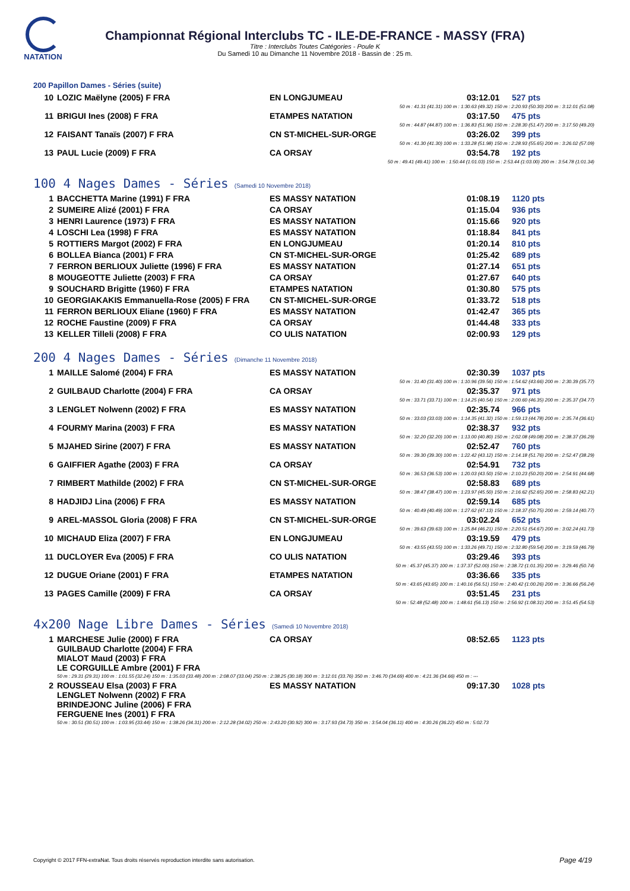NATATION
Championnat Régional Interclubs TC - ILE-DE-FRANCE - MASSY (FRA)
Titre : Interclubs Toutes Catégories - Poule K
Du Samedi 10 au Dimanche 11 Novembre 2018 - Bassin de : 25 m.
200 Papillon Dames - Séries (suite)
| 10 | LOZIC Maëlyne (2005) F FRA | EN LONGJUMEAU | 03:12.01 | 527 pts |
| 50 m : 41.31 (41.31) 100 m : 1:30.63 (49.32) 150 m : 2:20.93 (50.30) 200 m : 3:12.01 (51.08) | | | | |
| 11 | BRIGUI Ines (2008) F FRA | ETAMPES NATATION | 03:17.50 | 475 pts |
| 50 m : 44.87 (44.87) 100 m : 1:36.83 (51.96) 150 m : 2:28.30 (51.47) 200 m : 3:17.50 (49.20) | | | | |
| 12 | FAISANT Tanaïs (2007) F FRA | CN ST-MICHEL-SUR-ORGE | 03:26.02 | 399 pts |
| 50 m : 41.30 (41.30) 100 m : 1:33.28 (51.98) 150 m : 2:28.93 (55.65) 200 m : 3:26.02 (57.09) | | | | |
| 13 | PAUL Lucie (2009) F FRA | CA ORSAY | 03:54.78 | 192 pts |
| 50 m : 49.41 (49.41) 100 m : 1:50.44 (1:01.03) 150 m : 2:53.44 (1:03.00) 200 m : 3:54.78 (1:01.34) | | | | |
100 4 Nages Dames - Séries (Samedi 10 Novembre 2018)
| 1 | BACCHETTA Marine (1991) F FRA | ES MASSY NATATION | 01:08.19 | 1120 pts |
| 2 | SUMEIRE Alizé (2001) F FRA | CA ORSAY | 01:15.04 | 936 pts |
| 3 | HENRI Laurence (1973) F FRA | ES MASSY NATATION | 01:15.66 | 920 pts |
| 4 | LOSCHI Lea (1998) F FRA | ES MASSY NATATION | 01:18.84 | 841 pts |
| 5 | ROTTIERS Margot (2002) F FRA | EN LONGJUMEAU | 01:20.14 | 810 pts |
| 6 | BOLLEA Bianca (2001) F FRA | CN ST-MICHEL-SUR-ORGE | 01:25.42 | 689 pts |
| 7 | FERRON BERLIOUX Juliette (1996) F FRA | ES MASSY NATATION | 01:27.14 | 651 pts |
| 8 | MOUGEOTTE Juliette (2003) F FRA | CA ORSAY | 01:27.67 | 640 pts |
| 9 | SOUCHARD Brigitte (1960) F FRA | ETAMPES NATATION | 01:30.80 | 575 pts |
| 10 | GEORGIAKAKIS Emmanuella-Rose (2005) F FRA | CN ST-MICHEL-SUR-ORGE | 01:33.72 | 518 pts |
| 11 | FERRON BERLIOUX Eliane (1960) F FRA | ES MASSY NATATION | 01:42.47 | 365 pts |
| 12 | ROCHE Faustine (2009) F FRA | CA ORSAY | 01:44.48 | 333 pts |
| 13 | KELLER Tilleli (2008) F FRA | CO ULIS NATATION | 02:00.93 | 129 pts |
200 4 Nages Dames - Séries (Dimanche 11 Novembre 2018)
| 1 | MAILLE Salomé (2004) F FRA | ES MASSY NATATION | 02:30.39 | 1037 pts |
| 50 m : 31.40 (31.40) 100 m : 1:10.96 (39.56) 150 m : 1:54.62 (43.66) 200 m : 2:30.39 (35.77) | | | | |
| 2 | GUILBAUD Charlotte (2004) F FRA | CA ORSAY | 02:35.37 | 971 pts |
| 50 m : 33.71 (33.71) 100 m : 1:14.25 (40.54) 150 m : 2:00.60 (46.35) 200 m : 2:35.37 (34.77) | | | | |
| 3 | LENGLET Nolwenn (2002) F FRA | ES MASSY NATATION | 02:35.74 | 966 pts |
| 50 m : 33.03 (33.03) 100 m : 1:14.35 (41.32) 150 m : 1:59.13 (44.78) 200 m : 2:35.74 (36.61) | | | | |
| 4 | FOURMY Marina (2003) F FRA | ES MASSY NATATION | 02:38.37 | 932 pts |
| 50 m : 32.20 (32.20) 100 m : 1:13.00 (40.80) 150 m : 2:02.08 (49.08) 200 m : 2:38.37 (36.29) | | | | |
| 5 | MJAHED Sirine (2007) F FRA | ES MASSY NATATION | 02:52.47 | 760 pts |
| 50 m : 39.30 (39.30) 100 m : 1:22.42 (43.12) 150 m : 2:14.18 (51.76) 200 m : 2:52.47 (38.29) | | | | |
| 6 | GAIFFIER Agathe (2003) F FRA | CA ORSAY | 02:54.91 | 732 pts |
| 50 m : 36.53 (36.53) 100 m : 1:20.03 (43.50) 150 m : 2:10.23 (50.20) 200 m : 2:54.91 (44.68) | | | | |
| 7 | RIMBERT Mathilde (2002) F FRA | CN ST-MICHEL-SUR-ORGE | 02:58.83 | 689 pts |
| 50 m : 38.47 (38.47) 100 m : 1:23.97 (45.50) 150 m : 2:16.62 (52.65) 200 m : 2:58.83 (42.21) | | | | |
| 8 | HADJIDJ Lina (2006) F FRA | ES MASSY NATATION | 02:59.14 | 685 pts |
| 50 m : 40.49 (40.49) 100 m : 1:27.62 (47.13) 150 m : 2:18.37 (50.75) 200 m : 2:59.14 (40.77) | | | | |
| 9 | AREL-MASSOL Gloria (2008) F FRA | CN ST-MICHEL-SUR-ORGE | 03:02.24 | 652 pts |
| 50 m : 39.63 (39.63) 100 m : 1:25.84 (46.21) 150 m : 2:20.51 (54.67) 200 m : 3:02.24 (41.73) | | | | |
| 10 | MICHAUD Eliza (2007) F FRA | EN LONGJUMEAU | 03:19.59 | 479 pts |
| 50 m : 43.55 (43.55) 100 m : 1:33.26 (49.71) 150 m : 2:32.80 (59.54) 200 m : 3:19.59 (46.79) | | | | |
| 11 | DUCLOYER Eva (2005) F FRA | CO ULIS NATATION | 03:29.46 | 393 pts |
| 50 m : 45.37 (45.37) 100 m : 1:37.37 (52.00) 150 m : 2:38.72 (1:01.35) 200 m : 3:29.46 (50.74) | | | | |
| 12 | DUGUE Oriane (2001) F FRA | ETAMPES NATATION | 03:36.66 | 335 pts |
| 50 m : 43.65 (43.65) 100 m : 1:40.16 (56.51) 150 m : 2:40.42 (1:00.26) 200 m : 3:36.66 (56.24) | | | | |
| 13 | PAGES Camille (2009) F FRA | CA ORSAY | 03:51.45 | 231 pts |
| 50 m : 52.48 (52.48) 100 m : 1:48.61 (56.13) 150 m : 2:56.92 (1:08.31) 200 m : 3:51.45 (54.53) | | | | |
4x200 Nage Libre Dames - Séries (Samedi 10 Novembre 2018)
| 1 | MARCHESE Julie (2000) F FRA GUILBAUD Charlotte (2004) F FRA MIALOT Maud (2003) F FRA LE CORGUILLE Ambre (2001) F FRA | CA ORSAY | 08:52.65 | 1123 pts |
| 50 m : 29.31 (29.31) 100 m : 1:01.55 (32.24) 150 m : 1:35.03 (33.48) 200 m : 2:08.07 (33.04) 250 m : 2:38.25 (30.18) 300 m : 3:12.01 (33.76) 350 m : 3:46.70 (34.69) 400 m : 4:21.36 (34.66) 450 m : --- | | | | |
| 2 | ROUSSEAU Elsa (2003) F FRA LENGLET Nolwenn (2002) F FRA BRINDEJONC Juline (2006) F FRA FERGUENE Ines (2001) F FRA | ES MASSY NATATION | 09:17.30 | 1028 pts |
| 50 m : 30.51 (30.51) 100 m : 1:03.95 (33.44) 150 m : 1:38.26 (34.31) 200 m : 2:12.28 (34.02) 250 m : 2:43.20 (30.92) 300 m : 3:17.93 (34.73) 350 m : 3:54.04 (36.11) 400 m : 4:30.26 (36.22) 450 m : 5:02.73 | | | | |
Copyright © 2017 FFN-extraNat. Tous droits réservés reproduction interdite sans autorisation.
Page 4/19